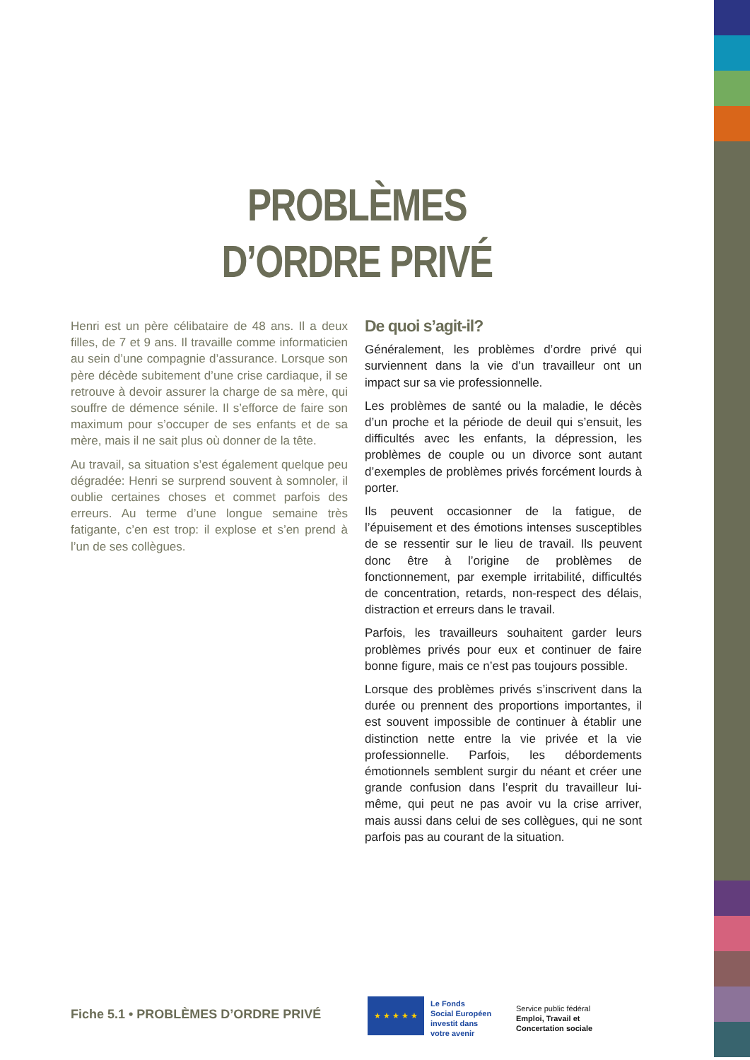PROBLÈMES
D’ORDRE PRIVÉ
Henri est un père célibataire de 48 ans. Il a deux filles, de 7 et 9 ans. Il travaille comme informaticien au sein d’une compagnie d’assurance. Lorsque son père décède subitement d’une crise cardiaque, il se retrouve à devoir assurer la charge de sa mère, qui souffre de démence sénile. Il s’efforce de faire son maximum pour s’occuper de ses enfants et de sa mère, mais il ne sait plus où donner de la tête.
Au travail, sa situation s’est également quelque peu dégradée: Henri se surprend souvent à somnoler, il oublie certaines choses et commet parfois des erreurs. Au terme d’une longue semaine très fatigante, c’en est trop: il explose et s’en prend à l’un de ses collègues.
De quoi s’agit-il?
Généralement, les problèmes d’ordre privé qui surviennent dans la vie d’un travailleur ont un impact sur sa vie professionnelle.
Les problèmes de santé ou la maladie, le décès d’un proche et la période de deuil qui s’ensuit, les difficultés avec les enfants, la dépression, les problèmes de couple ou un divorce sont autant d’exemples de problèmes privés forcément lourds à porter.
Ils peuvent occasionner de la fatigue, de l’épuisement et des émotions intenses susceptibles de se ressentir sur le lieu de travail. Ils peuvent donc être à l’origine de problèmes de fonctionnement, par exemple irritabilité, difficultés de concentration, retards, non-respect des délais, distraction et erreurs dans le travail.
Parfois, les travailleurs souhaitent garder leurs problèmes privés pour eux et continuer de faire bonne figure, mais ce n’est pas toujours possible.
Lorsque des problèmes privés s’inscrivent dans la durée ou prennent des proportions importantes, il est souvent impossible de continuer à établir une distinction nette entre la vie privée et la vie professionnelle. Parfois, les débordements émotionnels semblent surgir du néant et créer une grande confusion dans l’esprit du travailleur lui-même, qui peut ne pas avoir vu la crise arriver, mais aussi dans celui de ses collègues, qui ne sont parfois pas au courant de la situation.
Fiche 5.1 • PROBLÈMES D’ORDRE PRIVÉ
★ ★ ★ ★ ★
Le Fonds
Social Européen
investit dans
votre avenir
Service public fédéral
Emploi, Travail et
Concertation sociale